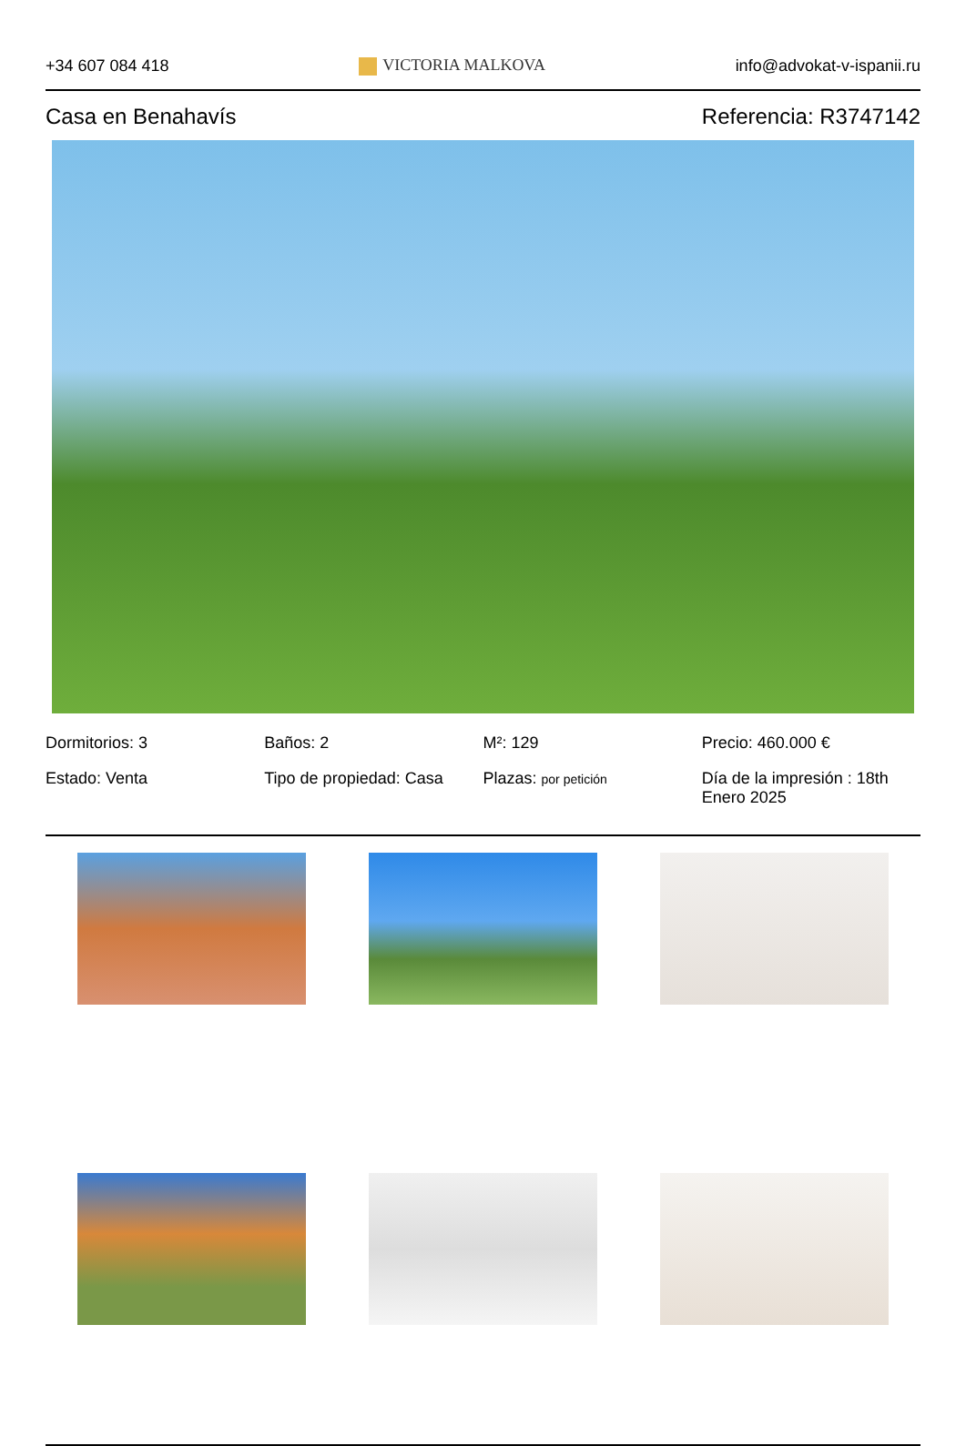+34 607 084 418 VICTORIA MALKOVA info@advokat-v-ispanii.ru
Casa en Benahavís Referencia: R3747142
Dormitorios: 3
Baños: 2
M²: 129
Precio: 460.000 €
Estado: Venta
Tipo de propiedad: Casa
Plazas: por petición
Día de la impresión : 18th Enero 2025